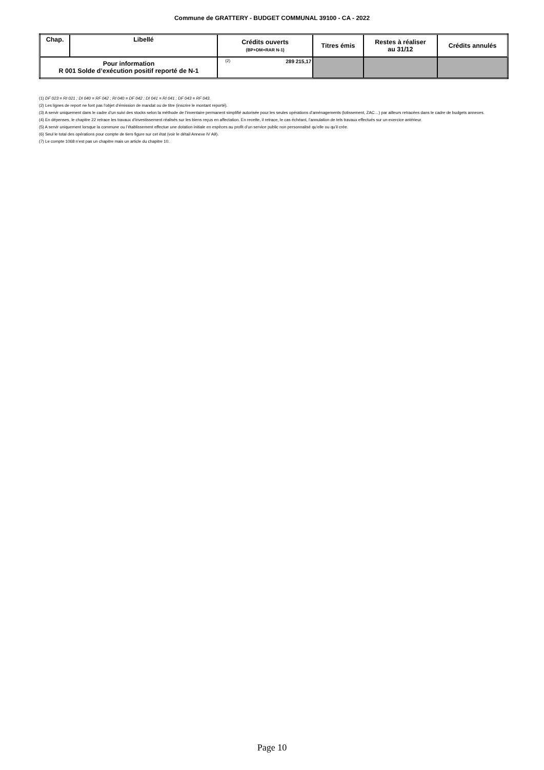Commune de GRATTERY - BUDGET COMMUNAL 39100 - CA - 2022
| Chap. | Libellé | Crédits ouverts (BP+DM+RAR N-1) | | Titres émis | Restes à réaliser au 31/12 | Crédits annulés |
| --- | --- | --- | --- | --- | --- | --- |
| Pour information R 001 Solde d’exécution positif reporté de N-1 | | (2) | 289 215,17 | | | |
(1) DF 023 = RI 021 ; DI 040 = RF 042 ; RI 040 = DF 042 ; DI 041 = RI 041 ; DF 043 = RF 043.
(2) Les lignes de report ne font pas l’objet d’émission de mandat ou de titre (inscrire le montant reporté).
(3) A servir uniquement dans le cadre d’un suivi des stocks selon la méthode de l’inventaire permanent simplifié autorisée pour les seules opérations d’aménagements (lotissement, ZAC…) par ailleurs retracées dans le cadre de budgets annexes.
(4) En dépenses, le chapitre 22 retrace les travaux d’investissement réalisés sur les biens reçus en affectation. En recette, il retrace, le cas échéant, l’annulation de tels travaux effectués sur un exercice antérieur.
(5) A servir uniquement lorsque la commune ou l’établissement effectue une dotation initiale en espèces au profit d’un service public non personnalisé qu’elle ou qu’il crée.
(6) Seul le total des opérations pour compte de tiers figure sur cet état (voir le détail Annexe IV A9).
(7) Le compte 1068 n’est pas un chapitre mais un article du chapitre 10.
Page 10